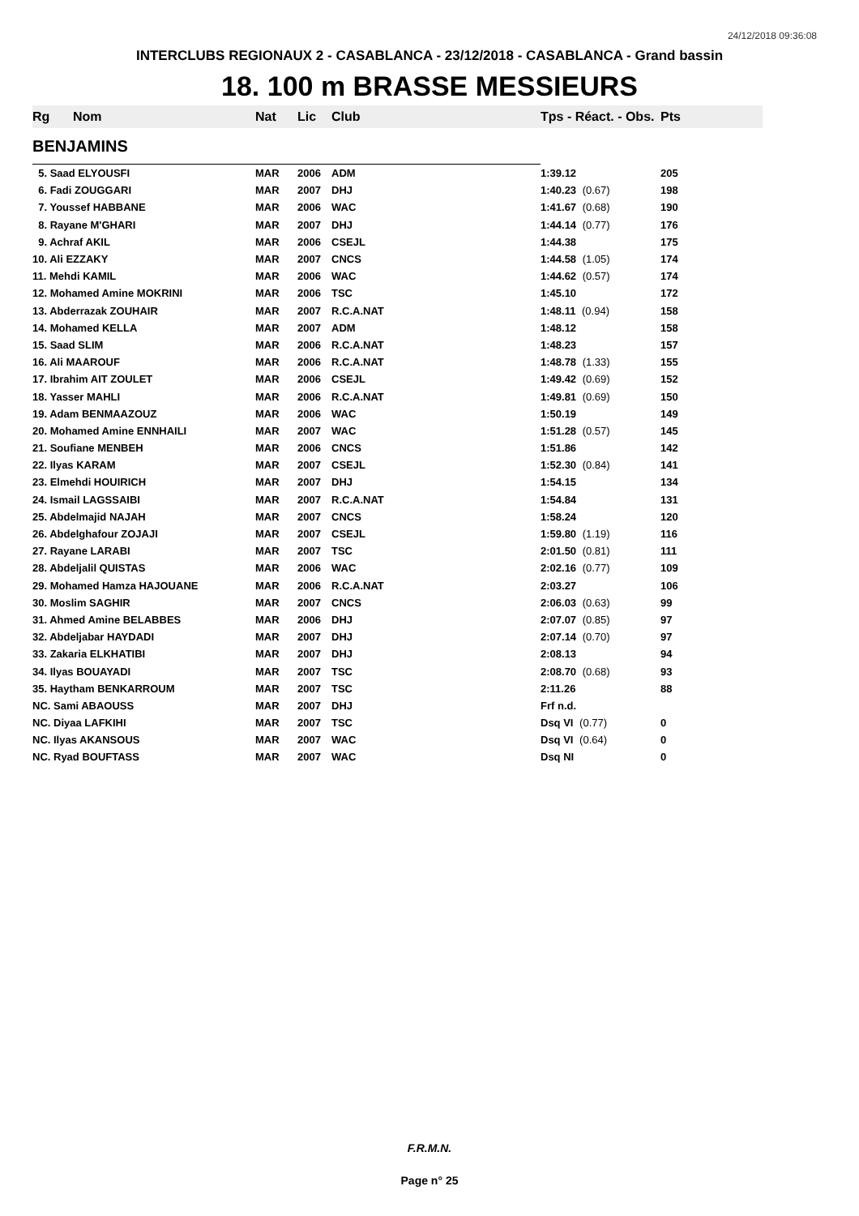24/12/2018 09:36:08
INTERCLUBS REGIONAUX 2 - CASABLANCA - 23/12/2018 - CASABLANCA - Grand bassin
18. 100 m BRASSE MESSIEURS
| Rg | Nom | Nat | Lic | Club | Tps - Réact. - Obs. | Pts |
| --- | --- | --- | --- | --- | --- | --- |
| BENJAMINS | | | | | | |
| 5. Saad ELYOUSFI | | MAR | 2006 | ADM | 1:39.12 | 205 |
| 6. Fadi ZOUGGARI | | MAR | 2007 | DHJ | 1:40.23 (0.67) | 198 |
| 7. Youssef HABBANE | | MAR | 2006 | WAC | 1:41.67 (0.68) | 190 |
| 8. Rayane M'GHARI | | MAR | 2007 | DHJ | 1:44.14 (0.77) | 176 |
| 9. Achraf AKIL | | MAR | 2006 | CSEJL | 1:44.38 | 175 |
| 10. Ali EZZAKY | | MAR | 2007 | CNCS | 1:44.58 (1.05) | 174 |
| 11. Mehdi KAMIL | | MAR | 2006 | WAC | 1:44.62 (0.57) | 174 |
| 12. Mohamed Amine MOKRINI | | MAR | 2006 | TSC | 1:45.10 | 172 |
| 13. Abderrazak ZOUHAIR | | MAR | 2007 | R.C.A.NAT | 1:48.11 (0.94) | 158 |
| 14. Mohamed KELLA | | MAR | 2007 | ADM | 1:48.12 | 158 |
| 15. Saad SLIM | | MAR | 2006 | R.C.A.NAT | 1:48.23 | 157 |
| 16. Ali MAAROUF | | MAR | 2006 | R.C.A.NAT | 1:48.78 (1.33) | 155 |
| 17. Ibrahim AIT ZOULET | | MAR | 2006 | CSEJL | 1:49.42 (0.69) | 152 |
| 18. Yasser MAHLI | | MAR | 2006 | R.C.A.NAT | 1:49.81 (0.69) | 150 |
| 19. Adam BENMAAZOUZ | | MAR | 2006 | WAC | 1:50.19 | 149 |
| 20. Mohamed Amine ENNHAILI | | MAR | 2007 | WAC | 1:51.28 (0.57) | 145 |
| 21. Soufiane MENBEH | | MAR | 2006 | CNCS | 1:51.86 | 142 |
| 22. Ilyas KARAM | | MAR | 2007 | CSEJL | 1:52.30 (0.84) | 141 |
| 23. Elmehdi HOUIRICH | | MAR | 2007 | DHJ | 1:54.15 | 134 |
| 24. Ismail LAGSSAIBI | | MAR | 2007 | R.C.A.NAT | 1:54.84 | 131 |
| 25. Abdelmajid NAJAH | | MAR | 2007 | CNCS | 1:58.24 | 120 |
| 26. Abdelghafour ZOJAJI | | MAR | 2007 | CSEJL | 1:59.80 (1.19) | 116 |
| 27. Rayane LARABI | | MAR | 2007 | TSC | 2:01.50 (0.81) | 111 |
| 28. Abdeljalil QUISTAS | | MAR | 2006 | WAC | 2:02.16 (0.77) | 109 |
| 29. Mohamed Hamza HAJOUANE | | MAR | 2006 | R.C.A.NAT | 2:03.27 | 106 |
| 30. Moslim SAGHIR | | MAR | 2007 | CNCS | 2:06.03 (0.63) | 99 |
| 31. Ahmed Amine BELABBES | | MAR | 2006 | DHJ | 2:07.07 (0.85) | 97 |
| 32. Abdeljabar HAYDADI | | MAR | 2007 | DHJ | 2:07.14 (0.70) | 97 |
| 33. Zakaria ELKHATIBI | | MAR | 2007 | DHJ | 2:08.13 | 94 |
| 34. Ilyas BOUAYADI | | MAR | 2007 | TSC | 2:08.70 (0.68) | 93 |
| 35. Haytham BENKARROUM | | MAR | 2007 | TSC | 2:11.26 | 88 |
| NC. Sami ABAOUSS | | MAR | 2007 | DHJ | Frf n.d. | |
| NC. Diyaa LAFKIHI | | MAR | 2007 | TSC | Dsq VI (0.77) | 0 |
| NC. Ilyas AKANSOUS | | MAR | 2007 | WAC | Dsq VI (0.64) | 0 |
| NC. Ryad BOUFTASS | | MAR | 2007 | WAC | Dsq NI | 0 |
F.R.M.N.
Page n° 25